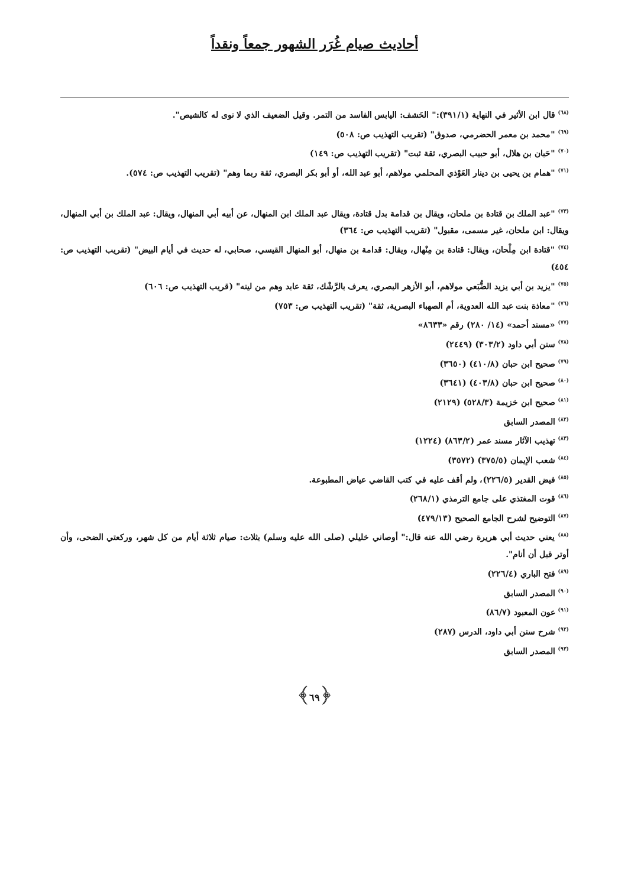أحاديث صيام غُرَر الشهور جمعاً ونقداً
<sup>(٦٨)</sup> قال ابن الأثير في النهاية (٣٩١/١):" الحَشف: اليابس الفاسد من التمر. وقيل الضعيف الذي لا نوى له كالشيص".
<sup>(٦٩)</sup> "محمد بن معمر الحضرمي، صدوق" (تقريب التهذيب ص: ٥٠٨)
<sup>(٧٠)</sup> "حَبان بن هلال، أبو حبيب البصري، ثقة ثبت" (تقريب التهذيب ص: ١٤٩)
<sup>(٧١)</sup> "همام بن يحيى بن دينار العَوْذي المحلمي مولاهم، أبو عبد الله، أو أبو بكر البصري، ثقة ربما وهم" (تقريب التهذيب ص: ٥٧٤).
<sup>(٧٣)</sup> "عبد الملك بن قتادة بن ملحان، ويقال بن قدامة بدل قتادة، ويقال عبد الملك ابن المنهال، عن أبيه أبي المنهال، ويقال: عبد الملك بن أبي المنهال، ويقال: ابن ملحان، غير مسمى، مقبول" (تقريب التهذيب ص: ٣٦٤)
<sup>(٧٤)</sup> "قتادة ابن مِلْحان، ويقال: قتادة بن مِنْهال، ويقال: قدامة بن منهال، أبو المنهال القيسي، صحابي، له حديث في أيام البيض" (تقريب التهذيب ص: ٤٥٤)
<sup>(٧٥)</sup> "يزيد بن أبي يزيد الضُّبَعي مولاهم، أبو الأزهر البصري، يعرف بالرَّشْك، ثقة عابد وهم من لينه" (قريب التهذيب ص: ٦٠٦)
<sup>(٧٦)</sup> "معاذة بنت عبد الله العدوية، أم الصهباء البصرية، ثقة" (تقريب التهذيب ص: ٧٥٣)
<sup>(٧٧)</sup> «مسند أحمد» (١٤/ ٢٨٠) رقم «٨٦٣٣»
<sup>(٧٨)</sup> سنن أبي داود (٣٠٣/٢) (٢٤٤٩)
<sup>(٧٩)</sup> صحيح ابن حبان (٤١٠/٨) (٣٦٥٠)
<sup>(٨٠)</sup> صحيح ابن حبان (٤٠٣/٨) (٣٦٤١)
<sup>(٨١)</sup> صحيح ابن خزيمة (٥٢٨/٣) (٢١٢٩)
<sup>(٨٢)</sup> المصدر السابق
<sup>(٨٣)</sup> تهذيب الآثار مسند عمر (٨٦٣/٢) (١٢٢٤)
<sup>(٨٤)</sup> شعب الإيمان (٣٧٥/٥) (٣٥٧٢)
<sup>(٨٥)</sup> فيض القدير (٢٢٦/٥)، ولم أقف عليه في كتب القاضي عياض المطبوعة.
<sup>(٨٦)</sup> قوت المغتذي على جامع الترمذي (٢٦٨/١)
<sup>(٨٧)</sup> التوضيح لشرح الجامع الصحيح (٤٧٩/١٣)
<sup>(٨٨)</sup> يعني حديث أبي هريرة رضي الله عنه قال:" أوصاني خليلي (صلى الله عليه وسلم) بثلاث: صيام ثلاثة أيام من كل شهر، وركعتي الضحى، وأن أوتر قبل أن أنام".
<sup>(٨٩)</sup> فتح الباري (٢٢٦/٤)
<sup>(٩٠)</sup> المصدر السابق
<sup>(٩١)</sup> عون المعبود (٨٦/٧)
<sup>(٩٢)</sup> شرح سنن أبي داود، الدرس (٢٨٧)
<sup>(٩٣)</sup> المصدر السابق
﴿٦٩﴾